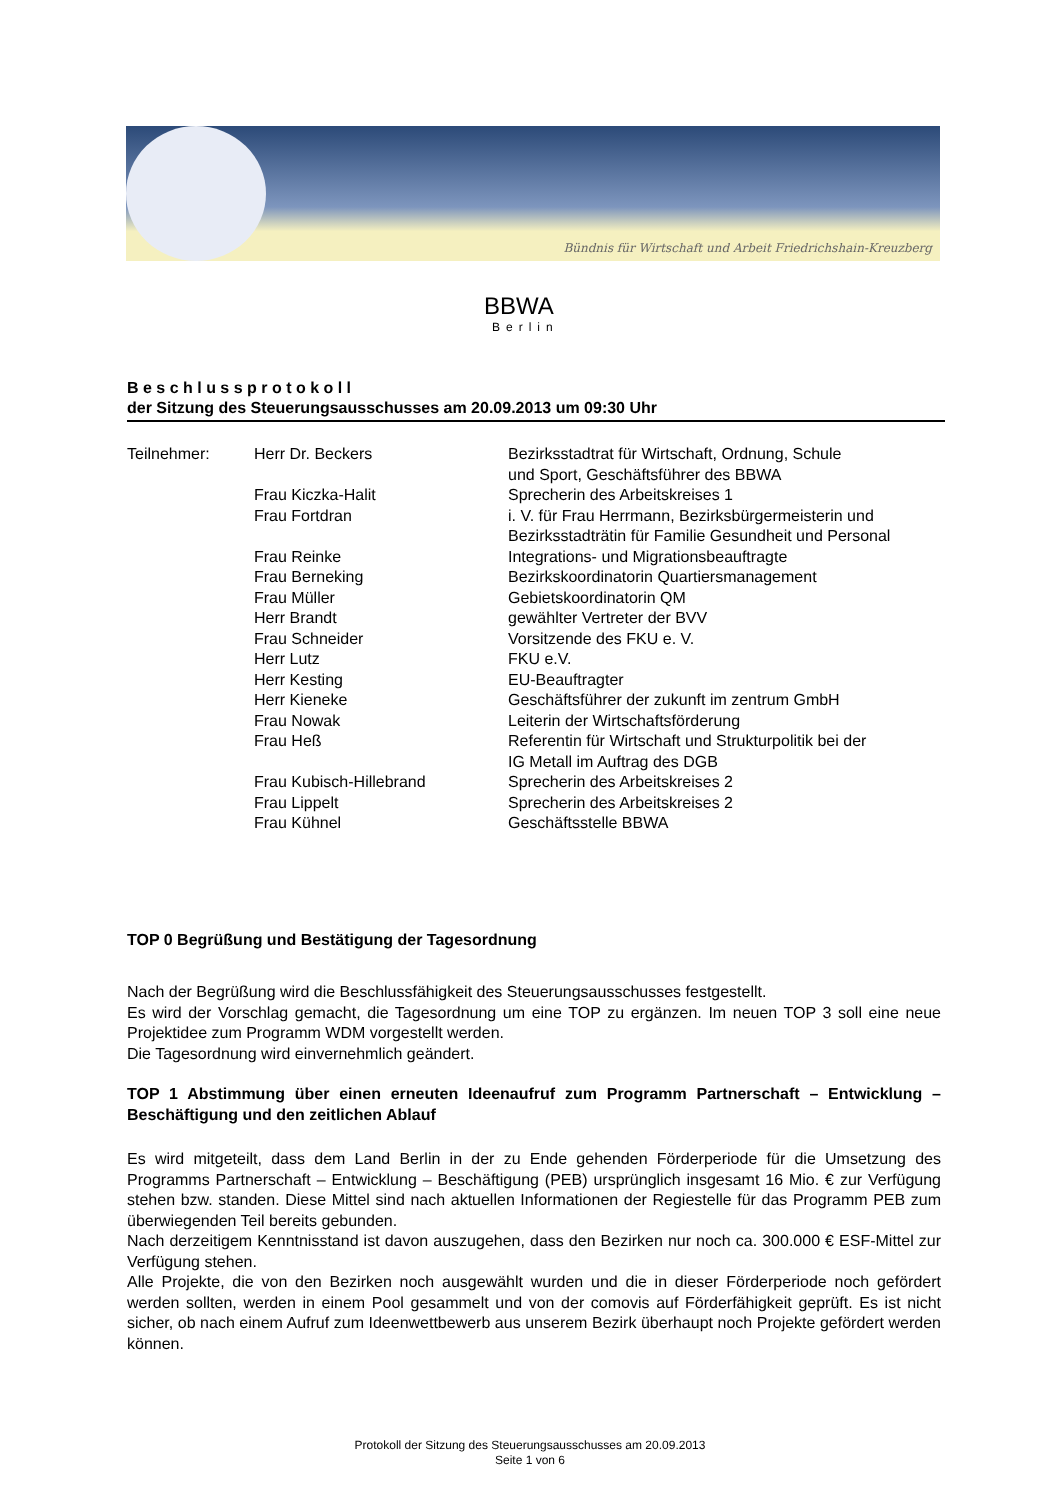Bündnis für Wirtschaft und Arbeit Friedrichshain-Kreuzberg
BBWA
Berlin
B e s c h l u s s p r o t o k o l l
der Sitzung des Steuerungsausschusses am 20.09.2013 um 09:30 Uhr
| Teilnehmer: | Herr Dr. Beckers | Bezirksstadtrat für Wirtschaft, Ordnung, Schule und Sport, Geschäftsführer des BBWA |
| | Frau Kiczka-Halit | Sprecherin des Arbeitskreises 1 |
| | Frau Fortdran | i. V. für Frau Herrmann, Bezirksbürgermeisterin und Bezirksstadträtin für Familie Gesundheit und Personal |
| | Frau Reinke | Integrations- und Migrationsbeauftragte |
| | Frau Berneking | Bezirkskoordinatorin Quartiersmanagement |
| | Frau Müller | Gebietskoordinatorin QM |
| | Herr Brandt | gewählter Vertreter der BVV |
| | Frau Schneider | Vorsitzende des FKU e. V. |
| | Herr Lutz | FKU e.V. |
| | Herr Kesting | EU-Beauftragter |
| | Herr Kieneke | Geschäftsführer der zukunft im zentrum GmbH |
| | Frau Nowak | Leiterin der Wirtschaftsförderung |
| | Frau Heß | Referentin für Wirtschaft und Strukturpolitik bei der IG Metall im Auftrag des DGB |
| | Frau Kubisch-Hillebrand | Sprecherin des Arbeitskreises 2 |
| | Frau Lippelt | Sprecherin des Arbeitskreises 2 |
| | Frau Kühnel | Geschäftsstelle BBWA |
TOP 0 Begrüßung und Bestätigung der Tagesordnung
Nach der Begrüßung wird die Beschlussfähigkeit des Steuerungsausschusses festgestellt.
Es wird der Vorschlag gemacht, die Tagesordnung um eine TOP zu ergänzen. Im neuen TOP 3 soll eine neue Projektidee zum Programm WDM vorgestellt werden.
Die Tagesordnung wird einvernehmlich geändert.
TOP 1 Abstimmung über einen erneuten Ideenaufruf zum Programm Partnerschaft – Entwicklung – Beschäftigung und den zeitlichen Ablauf
Es wird mitgeteilt, dass dem Land Berlin in der zu Ende gehenden Förderperiode für die Umsetzung des Programms Partnerschaft – Entwicklung – Beschäftigung (PEB) ursprünglich insgesamt 16 Mio. € zur Verfügung stehen bzw. standen. Diese Mittel sind nach aktuellen Informationen der Regiestelle für das Programm PEB zum überwiegenden Teil bereits gebunden.
Nach derzeitigem Kenntnisstand ist davon auszugehen, dass den Bezirken nur noch ca. 300.000 € ESF-Mittel zur Verfügung stehen.
Alle Projekte, die von den Bezirken noch ausgewählt wurden und die in dieser Förderperiode noch gefördert werden sollten, werden in einem Pool gesammelt und von der comovis auf Förderfähigkeit geprüft. Es ist nicht sicher, ob nach einem Aufruf zum Ideenwettbewerb aus unserem Bezirk überhaupt noch Projekte gefördert werden können.
Protokoll der Sitzung des Steuerungsausschusses am 20.09.2013
Seite 1 von 6